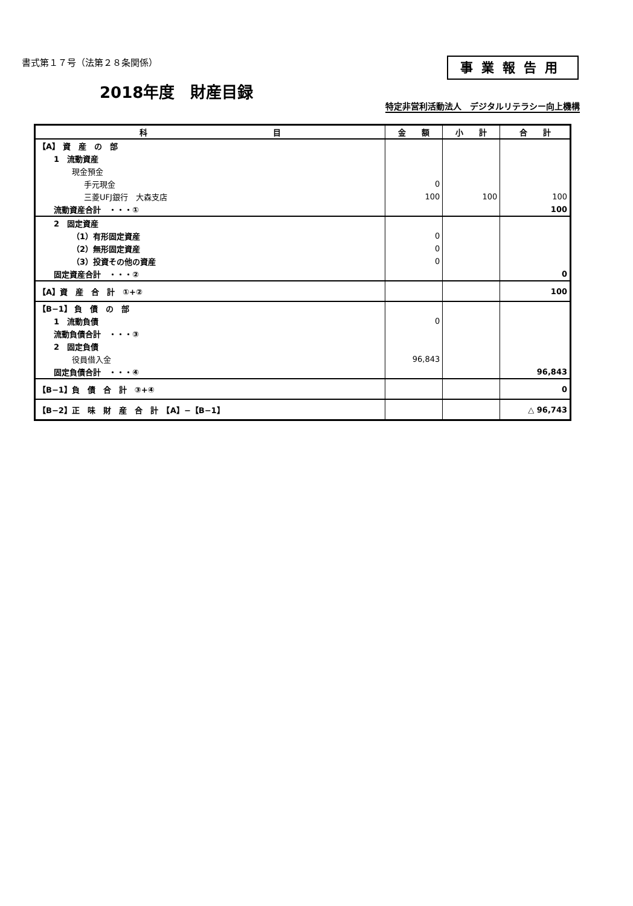書式第１７号（法第２８条関係） 事業報告用
2018年度　財産目録
特定非営利活動法人　デジタルリテラシー向上機構
| 科 目 | 金 額 | 小 計 | 合 計 |
| --- | --- | --- | --- |
| 【A】 資 産 の 部 | | | |
| 1 流動資産 | | | |
| 現金預金 | | | |
| 手元現金 | 0 | | |
| 三菱UFJ銀行 大森支店 | 100 | 100 | 100 |
| 流動資産合計 ・・・① | | | 100 |
| 2 固定資産 | | | |
| （1）有形固定資産 | 0 | | |
| （2）無形固定資産 | 0 | | |
| （3）投資その他の資産 | 0 | | |
| 固定資産合計 ・・・② | | | 0 |
| 【A】資 産 合 計 ①+② | | | 100 |
| 【B−1】 負 債 の 部 | | | |
| 1 流動負債 | 0 | | |
| 流動負債合計 ・・・③ | | | |
| 2 固定負債 | | | |
| 役員借入金 | 96,843 | | |
| 固定負債合計 ・・・④ | | | 96,843 |
| 【B−1】負 債 合 計 ③+④ | | | 0 |
| 【B−2】正 味 財 産 合 計 【A】−【B−1】 | | | △ 96,743 |